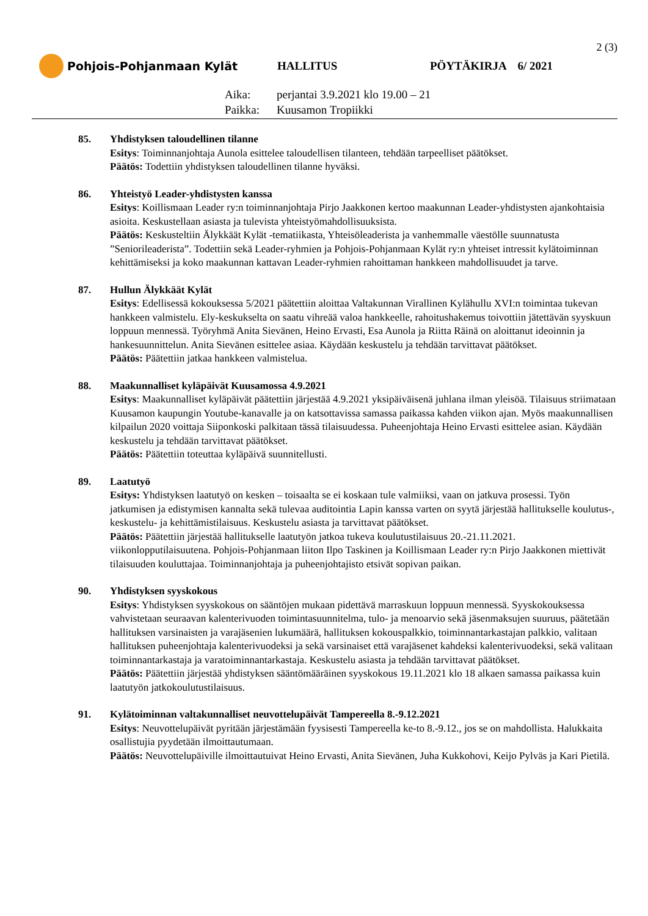2 (3)
Pohjois-Pohjanmaan Kylät HALLITUS PÖYTÄKIRJA 6/ 2021
Aika: perjantai 3.9.2021 klo 19.00 – 21
Paikka: Kuusamon Tropiikki
85. Yhdistyksen taloudellinen tilanne
Esitys: Toiminnanjohtaja Aunola esittelee taloudellisen tilanteen, tehdään tarpeelliset päätökset.
Päätös: Todettiin yhdistyksen taloudellinen tilanne hyväksi.
86. Yhteistyö Leader-yhdistysten kanssa
Esitys: Koillismaan Leader ry:n toiminnanjohtaja Pirjo Jaakkonen kertoo maakunnan Leader-yhdistysten ajankohtaisia asioita. Keskustellaan asiasta ja tulevista yhteistyömahdollisuuksista.
Päätös: Keskusteltiin Älykkäät Kylät -tematiikasta, Yhteisöleaderista ja vanhemmalle väestölle suunnatusta ”Seniorileaderista”. Todettiin sekä Leader-ryhmien ja Pohjois-Pohjanmaan Kylät ry:n yhteiset intressit kylätoiminnan kehittämiseksi ja koko maakunnan kattavan Leader-ryhmien rahoittaman hankkeen mahdollisuudet ja tarve.
87. Hullun Älykkäät Kylät
Esitys: Edellisessä kokouksessa 5/2021 päätettiin aloittaa Valtakunnan Virallinen Kylähullu XVI:n toimintaa tukevan hankkeen valmistelu. Ely-keskukselta on saatu vihreää valoa hankkeelle, rahoitushakemus toivottiin jätettävän syyskuun loppuun mennessä. Työryhmä Anita Sievänen, Heino Ervasti, Esa Aunola ja Riitta Räinä on aloittanut ideoinnin ja hankesuunnittelun. Anita Sievänen esittelee asiaa. Käydään keskustelu ja tehdään tarvittavat päätökset.
Päätös: Päätettiin jatkaa hankkeen valmistelua.
88. Maakunnalliset kyläpäivät Kuusamossa 4.9.2021
Esitys: Maakunnalliset kyläpäivät päätettiin järjestää 4.9.2021 yksipäiväisenä juhlana ilman yleisöä. Tilaisuus striimataan Kuusamon kaupungin Youtube-kanavalle ja on katsottavissa samassa paikassa kahden viikon ajan. Myös maakunnallisen kilpailun 2020 voittaja Siiponkoski palkitaan tässä tilaisuudessa. Puheenjohtaja Heino Ervasti esittelee asian. Käydään keskustelu ja tehdään tarvittavat päätökset.
Päätös: Päätettiin toteuttaa kyläpäivä suunnitellusti.
89. Laatutyö
Esitys: Yhdistyksen laatutyö on kesken – toisaalta se ei koskaan tule valmiiksi, vaan on jatkuva prosessi. Työn jatkumisen ja edistymisen kannalta sekä tulevaa auditointia Lapin kanssa varten on syytä järjestää hallitukselle koulutus-, keskustelu- ja kehittämistilaisuus. Keskustelu asiasta ja tarvittavat päätökset.
Päätös: Päätettiin järjestää hallitukselle laatutyön jatkoa tukeva koulutustilaisuus 20.-21.11.2021. viikonlopputilaisuutena. Pohjois-Pohjanmaan liiton Ilpo Taskinen ja Koillismaan Leader ry:n Pirjo Jaakkonen miettivät tilaisuuden kouluttajaa. Toiminnanjohtaja ja puheenjohtajisto etsivät sopivan paikan.
90. Yhdistyksen syyskokous
Esitys: Yhdistyksen syyskokous on sääntöjen mukaan pidettävä marraskuun loppuun mennessä. Syyskokouksessa vahvistetaan seuraavan kalenterivuoden toimintasuunnitelma, tulo- ja menoarvio sekä jäsenmaksujen suuruus, päätetään hallituksen varsinaisten ja varajäsenien lukumäärä, hallituksen kokouspalkkio, toiminnantarkastajan palkkio, valitaan hallituksen puheenjohtaja kalenterivuodeksi ja sekä varsinaiset että varajäsenet kahdeksi kalenterivuodeksi, sekä valitaan toiminnantarkastaja ja varatoiminnantarkastaja. Keskustelu asiasta ja tehdään tarvittavat päätökset.
Päätös: Päätettiin järjestää yhdistyksen sääntömääräinen syyskokous 19.11.2021 klo 18 alkaen samassa paikassa kuin laatutyön jatkokoulutustilaisuus.
91. Kylätoiminnan valtakunnalliset neuvottelupäivät Tampereella 8.-9.12.2021
Esitys: Neuvottelupäivät pyritään järjestämään fyysisesti Tampereella ke-to 8.-9.12., jos se on mahdollista. Halukkaita osallistujia pyydetään ilmoittautumaan.
Päätös: Neuvottelupäiville ilmoittautuivat Heino Ervasti, Anita Sievänen, Juha Kukkohovi, Keijo Pylväs ja Kari Pietilä.